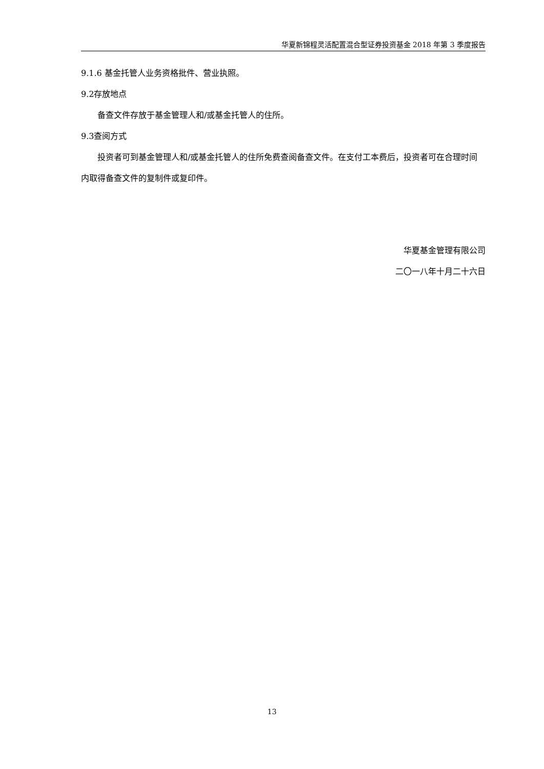华夏新锦程灵活配置混合型证券投资基金 2018 年第 3 季度报告
9.1.6 基金托管人业务资格批件、营业执照。
9.2存放地点
备查文件存放于基金管理人和/或基金托管人的住所。
9.3查阅方式
投资者可到基金管理人和/或基金托管人的住所免费查阅备查文件。在支付工本费后，投资者可在合理时间内取得备查文件的复制件或复印件。
华夏基金管理有限公司
二〇一八年十月二十六日
13